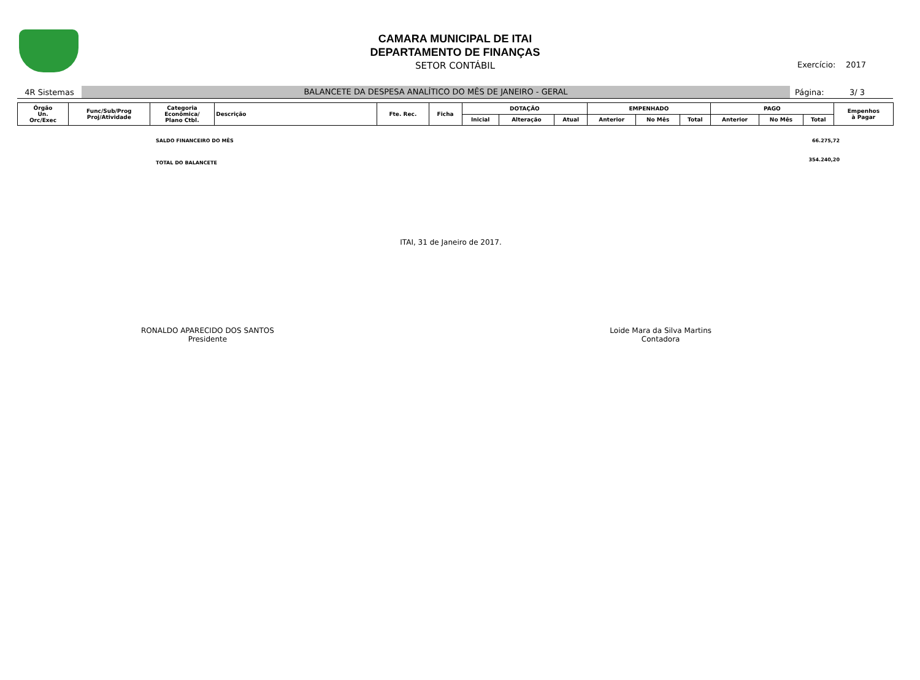CAMARA MUNICIPAL DE ITAI
DEPARTAMENTO DE FINANÇAS
SETOR CONTÁBIL
Exercício: 2017
4R Sistemas
BALANCETE DA DESPESA ANALÍTICO DO MÊS DE JANEIRO - GERAL
Página: 3/ 3
| Órgão Un. Orc/Exec | Func/Sub/Prog Proj/Atividade | Categoria Econômica/ Plano Ctbl. | Descrição | Fte. Rec. | Ficha | DOTAÇÃO | | | EMPENHADO | | | PAGO | | | Empenhos à Pagar |
| --- | --- | --- | --- | --- | --- | --- | --- | --- | --- | --- | --- | --- | --- | --- | --- |
| | | | | | | Inicial | Alteração | Atual | Anterior | No Mês | Total | Anterior | No Mês | Total | |
SALDO FINANCEIRO DO MÊS 66.275,72
TOTAL DO BALANCETE 354.240,20
ITAI, 31 de Janeiro de 2017.
RONALDO APARECIDO DOS SANTOS
Presidente
Loide Mara da Silva Martins
Contadora